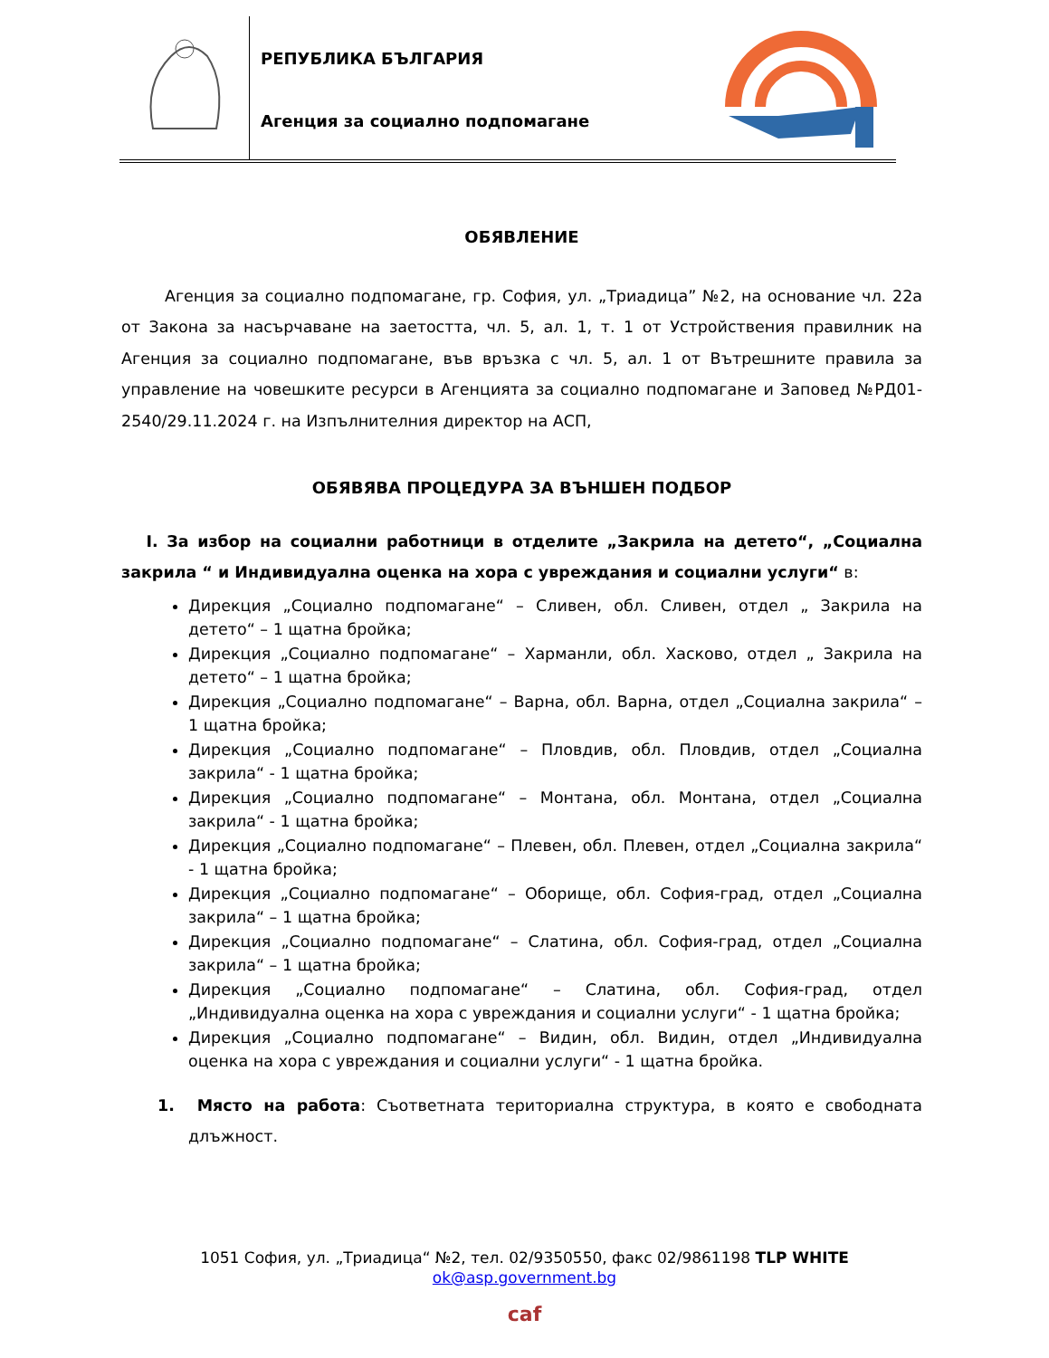РЕПУБЛИКА БЪЛГАРИЯ
Агенция за социално подпомагане
ОБЯВЛЕНИЕ
Агенция за социално подпомагане, гр. София, ул. „Триадица” №2, на основание чл. 22а от Закона за насърчаване на заетостта, чл. 5, ал. 1, т. 1 от Устройствения правилник на Агенция за социално подпомагане, във връзка с чл. 5, ал. 1 от Вътрешните правила за управление на човешките ресурси в Агенцията за социално подпомагане и Заповед №РД01-2540/29.11.2024 г. на Изпълнителния директор на АСП,
ОБЯВЯВА ПРОЦЕДУРА ЗА ВЪНШЕН ПОДБОР
I. За избор на социални работници в отделите „Закрила на детето“, „Социална закрила “ и Индивидуална оценка на хора с увреждания и социални услуги“ в:
Дирекция „Социално подпомагане“ – Сливен, обл. Сливен, отдел „ Закрила на детето“ – 1 щатна бройка;
Дирекция „Социално подпомагане“ – Харманли, обл. Хасково, отдел „ Закрила на детето“ – 1 щатна бройка;
Дирекция „Социално подпомагане“ – Варна, обл. Варна, отдел „Социална закрила“ – 1 щатна бройка;
Дирекция „Социално подпомагане“ – Пловдив, обл. Пловдив, отдел „Социална закрила“ - 1 щатна бройка;
Дирекция „Социално подпомагане“ – Монтана, обл. Монтана, отдел „Социална закрила“ - 1 щатна бройка;
Дирекция „Социално подпомагане“ – Плевен, обл. Плевен, отдел „Социална закрила“ - 1 щатна бройка;
Дирекция „Социално подпомагане“ – Оборище, обл. София-град, отдел „Социална закрила“ – 1 щатна бройка;
Дирекция „Социално подпомагане“ – Слатина, обл. София-град, отдел „Социална закрила“ – 1 щатна бройка;
Дирекция „Социално подпомагане“ – Слатина, обл. София-град, отдел „Индивидуална оценка на хора с увреждания и социални услуги“ - 1 щатна бройка;
Дирекция „Социално подпомагане“ – Видин, обл. Видин, отдел „Индивидуална оценка на хора с увреждания и социални услуги“ - 1 щатна бройка.
1. Място на работа: Съответната териториална структура, в която е свободната длъжност.
1051 София, ул. „Триадица“ №2, тел. 02/9350550, факс 02/9861198 TLP WHITE
ok@asp.government.bg
caf